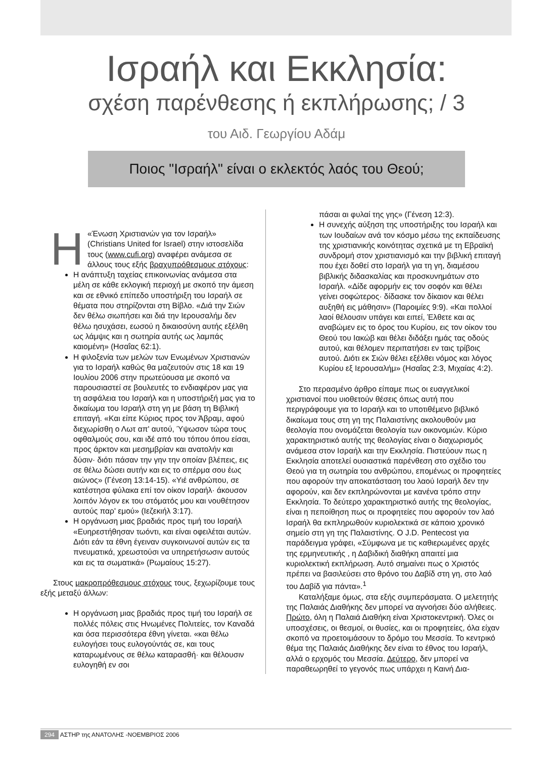Ισραήλ και Εκκλησία:
σχέση παρένθεσης ή εκπλήρωσης; / 3
του Αιδ. Γεωργίου Αδάμ
Ποιος "Ισραήλ" είναι ο εκλεκτός λαός του Θεού;
Η «Ένωση Χριστιανών για τον Ισραήλ» (Christians United for Israel) στην ιστοσελίδα τους (www.cufi.org) αναφέρει ανάμεσα σε άλλους τους εξής βραχυπρόθεσμους στόχους:
Η ανάπτυξη ταχείας επικοινωνίας ανάμεσα στα μέλη σε κάθε εκλογική περιοχή με σκοπό την άμεση και σε εθνικό επίπεδο υποστήριξη του Ισραήλ σε θέματα που στηρίζονται στη Βίβλο. «Διά την Σιών δεν θέλω σιωπήσει και διά την Ιερουσαλήμ δεν θέλω ησυχάσει, εωσού η δικαιοσύνη αυτής εξέλθη ως λάμψις και η σωτηρία αυτής ως λαμπάς καιομένη» (Ησαΐας 62:1).
Η φιλοξενία των μελών των Ενωμένων Χριστιανών για το Ισραήλ καθώς θα μαζευτούν στις 18 και 19 Ιουλίου 2006 στην πρωτεύουσα με σκοπό να παρουσιαστεί σε βουλευτές το ενδιαφέρον μας για τη ασφάλεια του Ισραήλ και η υποστήριξή μας για το δικαίωμα του Ισραήλ στη γη με βάση τη Βιβλική επιταγή. «Και είπε Κύριος προς τον Άβραμ, αφού διεχωρίσθη ο Λωτ απ' αυτού, Ύψωσον τώρα τους οφθαλμούς σου, και ιδέ από του τόπου όπου είσαι, προς άρκτον και μεσημβρίαν και ανατολήν και δύσιν· διότι πάσαν την γην την οποίαν βλέπεις, εις σε θέλω δώσει αυτήν και εις το σπέρμα σου έως αιώνος» (Γένεση 13:14-15). «Υιέ ανθρώπου, σε κατέστησα φύλακα επί τον οίκον Ισραήλ· άκουσον λοιπόν λόγον εκ του στόματός μου και νουθέτησον αυτούς παρ' εμού» (Ιεζεκιήλ 3:17).
Η οργάνωση μιας βραδιάς προς τιμή του Ισραήλ «Ευηρεστήθησαν τωόντι, και είναι οφειλέται αυτών. Διότι εάν τα έθνη έγειναν συγκοινωνοί αυτών εις τα πνευματικά, χρεωστούσι να υπηρετήσωσιν αυτούς και εις τα σωματικά» (Ρωμαίους 15:27).
Στους μακροπρόθεσμους στόχους τους, ξεχωρίζουμε τους εξής μεταξύ άλλων:
Η οργάνωση μιας βραδιάς προς τιμή του Ισραήλ σε πολλές πόλεις στις Ηνωμένες Πολιτείες, τον Καναδά και όσα περισσότερα έθνη γίνεται. «και θέλω ευλογήσει τους ευλογούντάς σε, και τους καταρωμένους σε θέλω καταρασθή· και θέλουσιν ευλογηθή εν σοι
πάσαι αι φυλαί της γης» (Γένεση 12:3).
Η συνεχής αύξηση της υποστήριξης του Ισραήλ και των Ιουδαίων ανά τον κόσμο μέσω της εκπαίδευσης της χριστιανικής κοινότητας σχετικά με τη Εβραϊκή συνδρομή στον χριστιανισμό και την βιβλική επιταγή που έχει δοθεί στο Ισραήλ για τη γη, διαμέσου βιβλικής διδασκαλίας και προσκυνημάτων στο Ισραήλ. «Δίδε αφορμήν εις τον σοφόν και θέλει γείνει σοφώτερος· δίδασκε τον δίκαιον και θέλει αυξηθή εις μάθησιν» (Παροιμίες 9:9). «Και πολλοί λαοί θέλουσιν υπάγει και ειπεί, Έλθετε και ας αναβώμεν εις το όρος του Κυρίου, εις τον οίκον του Θεού του Ιακώβ και θέλει διδάξει ημάς τας οδούς αυτού, και θέλομεν περιπατήσει εν ταις τρίβοις αυτού. Διότι εκ Σιών θέλει εξέλθει νόμος και λόγος Κυρίου εξ Ιερουσαλήμ» (Ησαΐας 2:3, Μιχαίας 4:2).
Στο περασμένο άρθρο είπαμε πως οι ευαγγελικοί χριστιανοί που υιοθετούν θέσεις όπως αυτή που περιγράφουμε για το Ισραήλ και το υποτιθέμενο βιβλικό δικαίωμα τους στη γη της Παλαιστίνης ακολουθούν μια θεολογία που ονομάζεται θεολογία των οικονομιών. Κύριο χαρακτηριστικό αυτής της θεολογίας είναι ο διαχωρισμός ανάμεσα στον Ισραήλ και την Εκκλησία. Πιστεύουν πως η Εκκλησία αποτελεί ουσιαστικά παρένθεση στο σχέδιο του Θεού για τη σωτηρία του ανθρώπου, επομένως οι προφητείες που αφορούν την αποκατάσταση του λαού Ισραήλ δεν την αφορούν, και δεν εκπληρώνονται με κανένα τρόπο στην Εκκλησία. Το δεύτερο χαρακτηριστικό αυτής της θεολογίας, είναι η πεποίθηση πως οι προφητείες που αφορούν τον λαό Ισραήλ θα εκπληρωθούν κυριολεκτικά σε κάποιο χρονικό σημείο στη γη της Παλαιστίνης. Ο J.D. Pentecost για παράδειγμα γράφει, «Σύμφωνα με τις καθιερωμένες αρχές της ερμηνευτικής , η Δαβιδική διαθήκη απαιτεί μια κυριολεκτική εκπλήρωση. Αυτό σημαίνει πως ο Χριστός πρέπει να βασιλεύσει στο θρόνο του Δαβίδ στη γη, στο λαό του Δαβίδ για πάντα».<sup>1</sup>
Καταλήξαμε όμως, στα εξής συμπεράσματα. Ο μελετητής της Παλαιάς Διαθήκης δεν μπορεί να αγνοήσει δύο αλήθειες. Πρώτο, όλη η Παλαιά Διαθήκη είναι Χριστοκεντρική. Όλες οι υποσχέσεις, οι θεσμοί, οι θυσίες, και οι προφητείες, όλα είχαν σκοπό να προετοιμάσουν το δρόμο του Μεσσία. Το κεντρικό θέμα της Παλαιάς Διαθήκης δεν είναι το έθνος του Ισραήλ, αλλά ο ερχομός του Μεσσία. Δεύτερο, δεν μπορεί να παραθεωρηθεί το γεγονός πως υπάρχει η Καινή Δια-
294 ΑΣΤΗΡ της ΑΝΑΤΟΛΗΣ -ΝΟΕΜΒΡΙΟΣ 2006